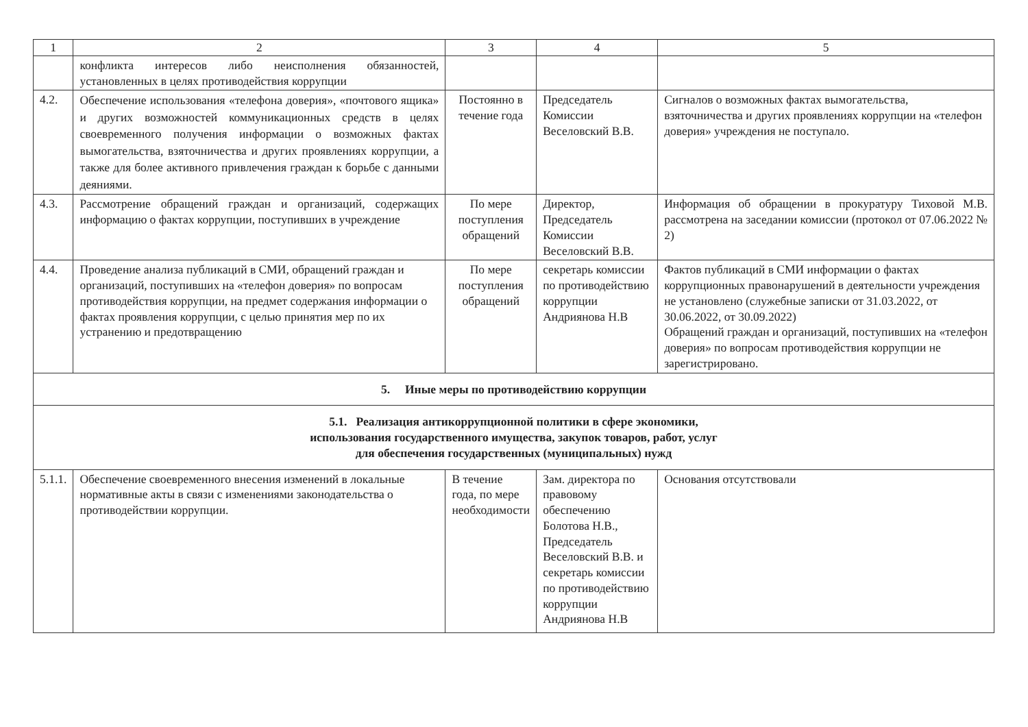| 1 | 2 | 3 | 4 | 5 |
| --- | --- | --- | --- | --- |
| | конфликта интересов либо неисполнения обязанностей, установленных в целях противодействия коррупции | | | |
| 4.2. | Обеспечение использования «телефона доверия», «почтового ящика» и других возможностей коммуникационных средств в целях своевременного получения информации о возможных фактах вымогательства, взяточничества и других проявлениях коррупции, а также для более активного привлечения граждан к борьбе с данными деяниями. | Постоянно в течение года | Председатель Комиссии Веселовский В.В. | Сигналов о возможных фактах вымогательства, взяточничества и других проявлениях коррупции на «телефон доверия» учреждения не поступало. |
| 4.3. | Рассмотрение обращений граждан и организаций, содержащих информацию о фактах коррупции, поступивших в учреждение | По мере поступления обращений | Директор, Председатель Комиссии Веселовский В.В. | Информация об обращении в прокуратуру Тиховой М.В. рассмотрена на заседании комиссии (протокол от 07.06.2022 № 2) |
| 4.4. | Проведение анализа публикаций в СМИ, обращений граждан и организаций, поступивших на «телефон доверия» по вопросам противодействия коррупции, на предмет содержания информации о фактах проявления коррупции, с целью принятия мер по их устранению и предотвращению | По мере поступления обращений | секретарь комиссии по противодействию коррупции Андриянова Н.В | Фактов публикаций в СМИ информации о фактах коррупционных правонарушений в деятельности учреждения не установлено (служебные записки от 31.03.2022, от 30.06.2022, от 30.09.2022) Обращений граждан и организаций, поступивших на «телефон доверия» по вопросам противодействия коррупции не зарегистрировано. |
| 5. Иные меры по противодействию коррупции | | | | |
| 5.1. Реализация антикоррупционной политики в сфере экономики, использования государственного имущества, закупок товаров, работ, услуг для обеспечения государственных (муниципальных) нужд | | | | |
| 5.1.1. | Обеспечение своевременного внесения изменений в локальные нормативные акты в связи с изменениями законодательства о противодействии коррупции. | В течение года, по мере необходимости | Зам. директора по правовому обеспечению Болотова Н.В., Председатель Веселовский В.В. и секретарь комиссии по противодействию коррупции Андриянова Н.В | Основания отсутствовали |